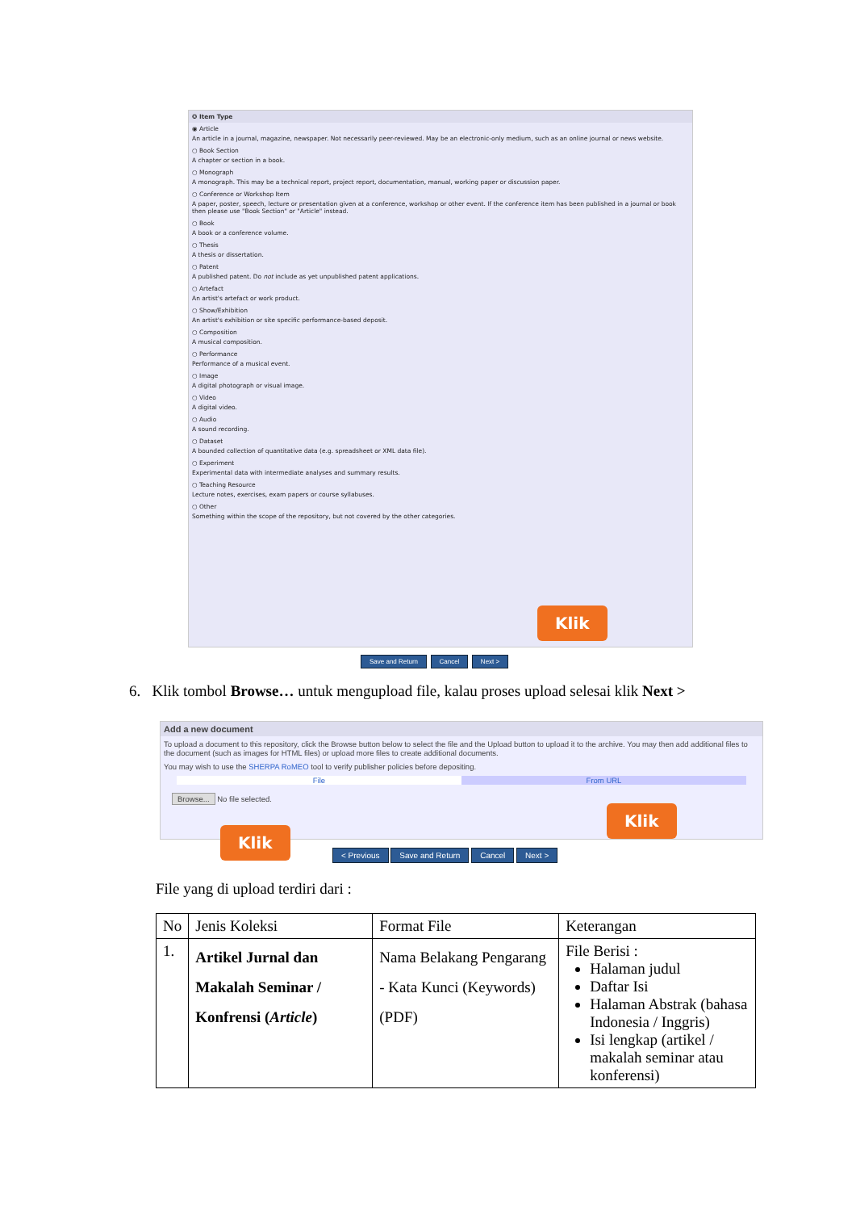✪ Item Type
◉ Article
An article in a journal, magazine, newspaper. Not necessarily peer-reviewed. May be an electronic-only medium, such as an online journal or news website.
○ Book Section
A chapter or section in a book.
○ Monograph
A monograph. This may be a technical report, project report, documentation, manual, working paper or discussion paper.
○ Conference or Workshop Item
A paper, poster, speech, lecture or presentation given at a conference, workshop or other event. If the conference item has been published in a journal or book then please use "Book Section" or "Article" instead.
○ Book
A book or a conference volume.
○ Thesis
A thesis or dissertation.
○ Patent
A published patent. Do not include as yet unpublished patent applications.
○ Artefact
An artist's artefact or work product.
○ Show/Exhibition
An artist's exhibition or site specific performance-based deposit.
○ Composition
A musical composition.
○ Performance
Performance of a musical event.
○ Image
A digital photograph or visual image.
○ Video
A digital video.
○ Audio
A sound recording.
○ Dataset
A bounded collection of quantitative data (e.g. spreadsheet or XML data file).
○ Experiment
Experimental data with intermediate analyses and summary results.
○ Teaching Resource
Lecture notes, exercises, exam papers or course syllabuses.
○ Other
Something within the scope of the repository, but not covered by the other categories.
Klik
Save and Return Cancel Next >
6. Klik tombol Browse… untuk mengupload file, kalau proses upload selesai klik Next >
Add a new document
To upload a document to this repository, click the Browse button below to select the file and the Upload button to upload it to the archive. You may then add additional files to the document (such as images for HTML files) or upload more files to create additional documents.
You may wish to use the SHERPA RoMEO tool to verify publisher policies before depositing.
File From URL
Browse... No file selected.
Klik
Klik
< Previous Save and Return Cancel Next >
File yang di upload terdiri dari :
| No | Jenis Koleksi | Format File | Keterangan |
| --- | --- | --- | --- |
| 1. | Artikel Jurnal dan Makalah Seminar / Konfrensi ( Article ) | Nama Belakang Pengarang - Kata Kunci (Keywords) (PDF) | File Berisi : Halaman judul Daftar Isi Halaman Abstrak (bahasa Indonesia / Inggris) Isi lengkap (artikel / makalah seminar atau konferensi) |